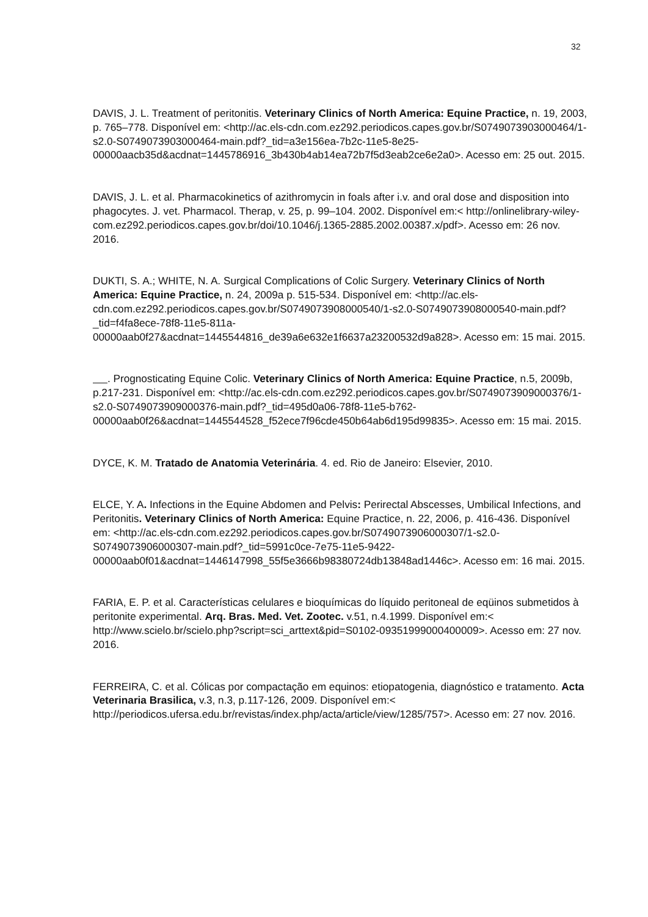32
DAVIS, J. L. Treatment of peritonitis. Veterinary Clinics of North America: Equine Practice, n. 19, 2003, p. 765–778. Disponível em: <http://ac.els-cdn.com.ez292.periodicos.capes.gov.br/S0749073903000464/1-s2.0-S0749073903000464-main.pdf?_tid=a3e156ea-7b2c-11e5-8e25-00000aacb35d&acdnat=1445786916_3b430b4ab14ea72b7f5d3eab2ce6e2a0>. Acesso em: 25 out. 2015.
DAVIS, J. L. et al. Pharmacokinetics of azithromycin in foals after i.v. and oral dose and disposition into phagocytes. J. vet. Pharmacol. Therap, v. 25, p. 99–104. 2002. Disponível em:< http://onlinelibrary-wiley-com.ez292.periodicos.capes.gov.br/doi/10.1046/j.1365-2885.2002.00387.x/pdf>. Acesso em: 26 nov. 2016.
DUKTI, S. A.; WHITE, N. A. Surgical Complications of Colic Surgery. Veterinary Clinics of North America: Equine Practice, n. 24, 2009a p. 515-534. Disponível em: <http://ac.els-cdn.com.ez292.periodicos.capes.gov.br/S0749073908000540/1-s2.0-S0749073908000540-main.pdf?_tid=f4fa8ece-78f8-11e5-811a-00000aab0f27&acdnat=1445544816_de39a6e632e1f6637a23200532d9a828>. Acesso em: 15 mai. 2015.
. Prognosticating Equine Colic. Veterinary Clinics of North America: Equine Practice, n.5, 2009b, p.217-231. Disponível em: <http://ac.els-cdn.com.ez292.periodicos.capes.gov.br/S0749073909000376/1-s2.0-S0749073909000376-main.pdf?_tid=495d0a06-78f8-11e5-b762-00000aab0f26&acdnat=1445544528_f52ece7f96cde450b64ab6d195d99835>. Acesso em: 15 mai. 2015.
DYCE, K. M. Tratado de Anatomia Veterinária. 4. ed. Rio de Janeiro: Elsevier, 2010.
ELCE, Y. A. Infections in the Equine Abdomen and Pelvis: Perirectal Abscesses, Umbilical Infections, and Peritonitis. Veterinary Clinics of North America: Equine Practice, n. 22, 2006, p. 416-436. Disponível em: <http://ac.els-cdn.com.ez292.periodicos.capes.gov.br/S0749073906000307/1-s2.0-S0749073906000307-main.pdf?_tid=5991c0ce-7e75-11e5-9422-00000aab0f01&acdnat=1446147998_55f5e3666b98380724db13848ad1446c>. Acesso em: 16 mai. 2015.
FARIA, E. P. et al. Características celulares e bioquímicas do líquido peritoneal de eqüinos submetidos à peritonite experimental. Arq. Bras. Med. Vet. Zootec. v.51, n.4.1999. Disponível em:< http://www.scielo.br/scielo.php?script=sci_arttext&pid=S0102-09351999000400009>. Acesso em: 27 nov. 2016.
FERREIRA, C. et al. Cólicas por compactação em equinos: etiopatogenia, diagnóstico e tratamento. Acta Veterinaria Brasilica, v.3, n.3, p.117-126, 2009. Disponível em:< http://periodicos.ufersa.edu.br/revistas/index.php/acta/article/view/1285/757>. Acesso em: 27 nov. 2016.